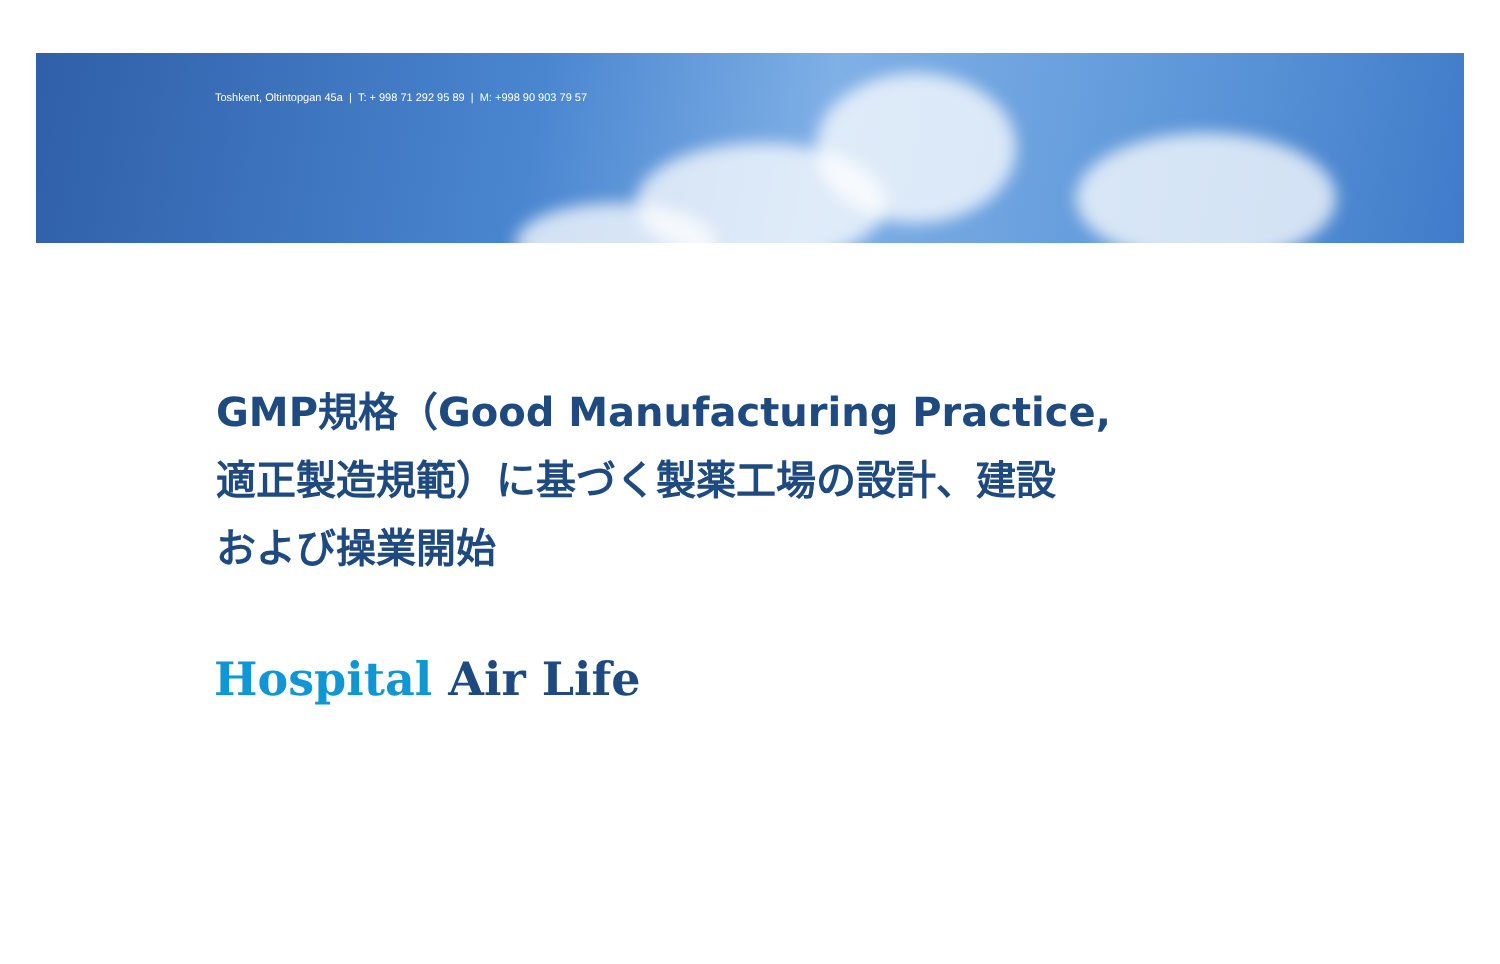Toshkent, Oltintopgan 45a | T: + 998 71 292 95 89 | M: +998 90 903 79 57
GMP規格（Good Manufacturing Practice,
適正製造規範）に基づく製薬工場の設計、建設
および操業開始
Hospital Air Life